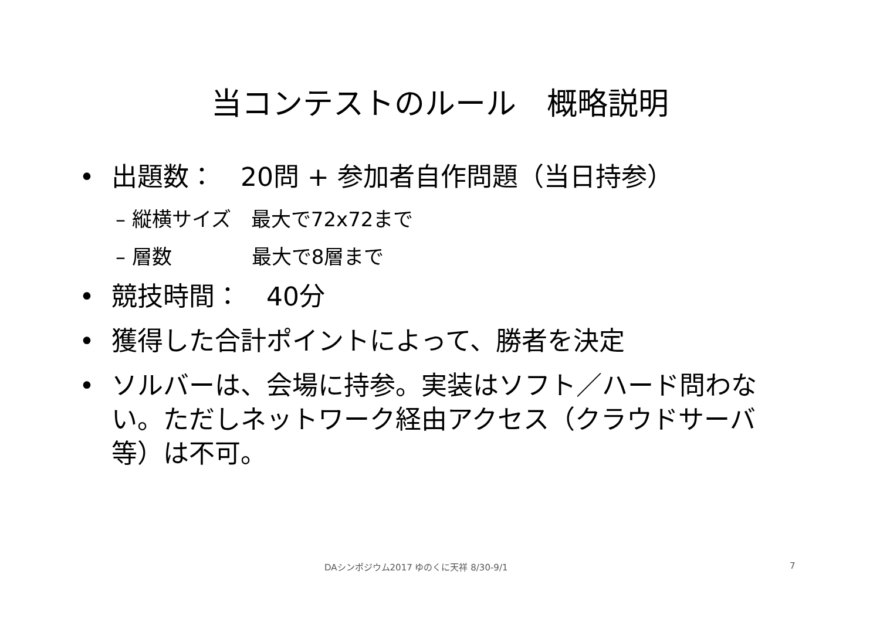当コンテストのルール　概略説明
• 出題数：　20問 + 参加者自作問題（当日持参）
– 縦横サイズ　最大で72x72まで
– 層数　　　　最大で8層まで
• 競技時間：　40分
• 獲得した合計ポイントによって、勝者を決定
• ソルバーは、会場に持参。実装はソフト／ハード問わない。ただしネットワーク経由アクセス（クラウドサーバ等）は不可。
DAシンポジウム2017 ゆのくに天祥 8/30-9/1 7